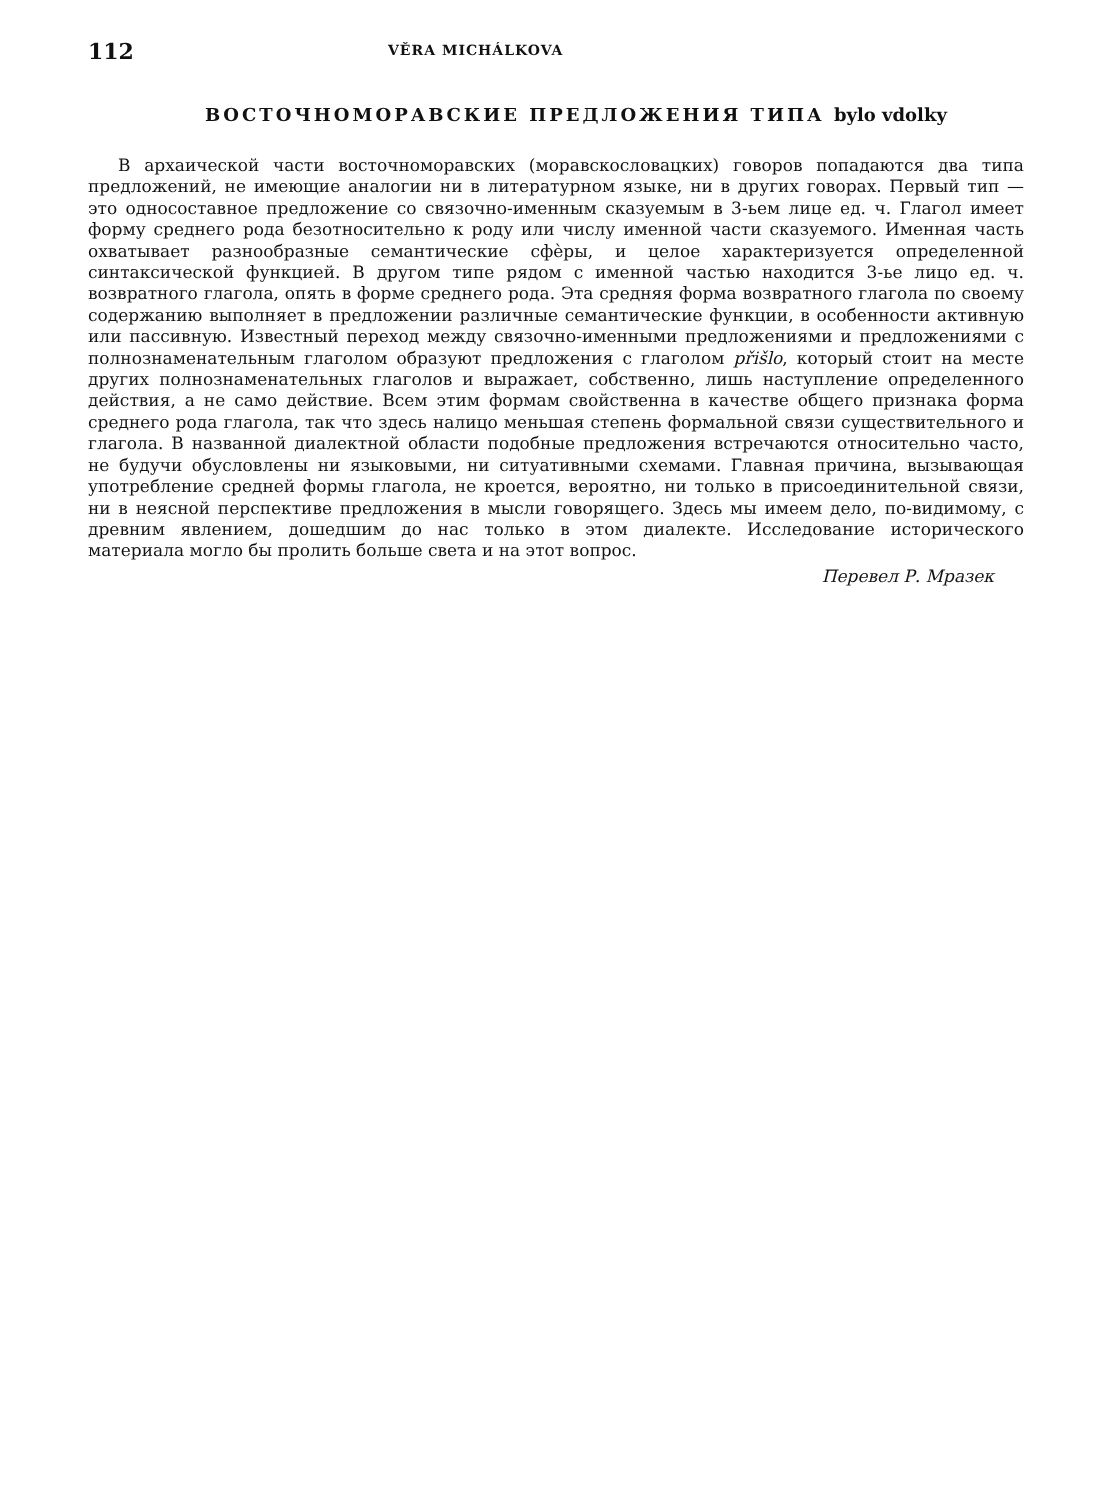112 VĚRA MICHÁLKOVA
ВОСТОЧНОМОРАВСКИЕ ПРЕДЛОЖЕНИЯ ТИПА bylo vdolky
В архаической части восточноморавских (моравскословацких) говоров попадаются два типа предложений, не имеющие аналогии ни в литературном языке, ни в других говорах. Первый тип — это односоставное предложение со связочно-именным сказуемым в 3-ьем лице ед. ч. Глагол имеет форму среднего рода безотносительно к роду или числу именной части сказуемого. Именная часть охватывает разнообразные семантические сфѐры, и целое характеризуется определенной синтаксической функцией. В другом типе рядом с именной частью находится 3-ье лицо ед. ч. возвратного глагола, опять в форме среднего рода. Эта средняя форма возвратного глагола по своему содержанию выполняет в предложении различные семантические функции, в особенности активную или пассивную. Известный переход между связочно-именными предложениями и предложениями с полнознаменательным глаголом образуют предложения с глаголом přišlo, который стоит на месте других полнознаменательных глаголов и выражает, собственно, лишь наступление определенного действия, а не само действие. Всем этим формам свойственна в качестве общего признака форма среднего рода глагола, так что здесь налицо меньшая степень формальной связи существительного и глагола. В названной диалектной области подобные предложения встречаются относительно часто, не будучи обусловлены ни языковыми, ни ситуативными схемами. Главная причина, вызывающая употребление средней формы глагола, не кроется, вероятно, ни только в присоединительной связи, ни в неясной перспективе предложения в мысли говорящего. Здесь мы имеем дело, по-видимому, с древним явлением, дошедшим до нас только в этом диалекте. Исследование исторического материала могло бы пролить больше света и на этот вопрос.
Перевел Р. Мразек